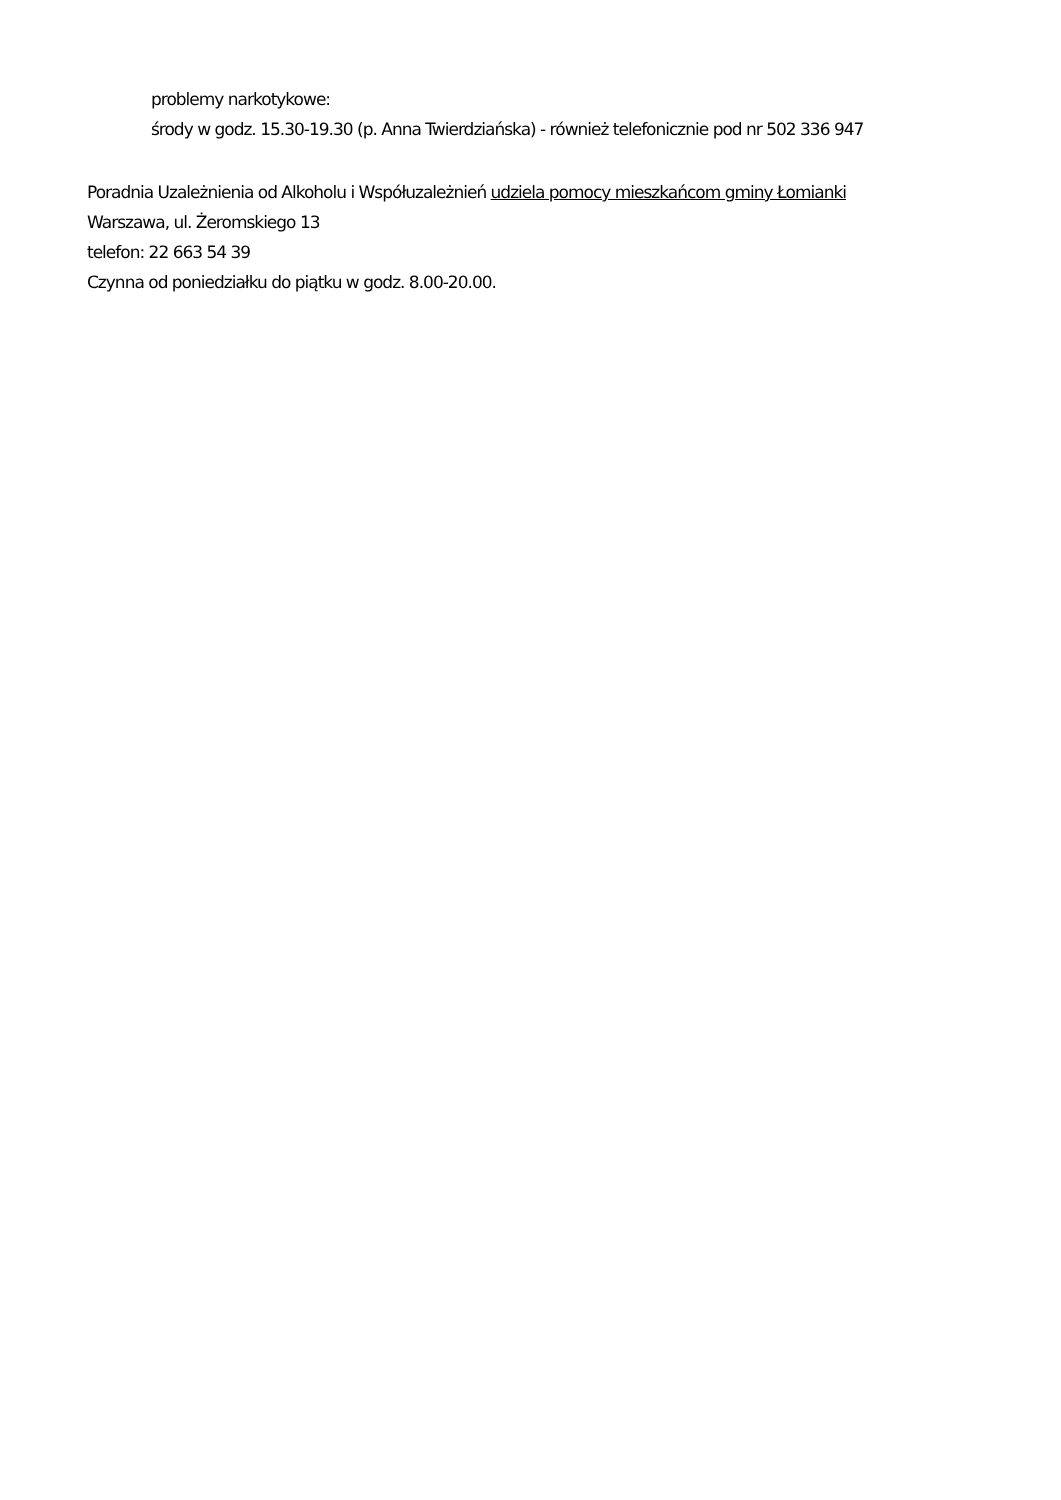problemy narkotykowe:
środy w godz. 15.30-19.30 (p. Anna Twierdziańska) - również telefonicznie pod nr 502 336 947
Poradnia Uzależnienia od Alkoholu i Współuzależnień udziela pomocy mieszkańcom gminy Łomianki
Warszawa, ul. Żeromskiego 13
telefon: 22 663 54 39
Czynna od poniedziałku do piątku w godz. 8.00-20.00.